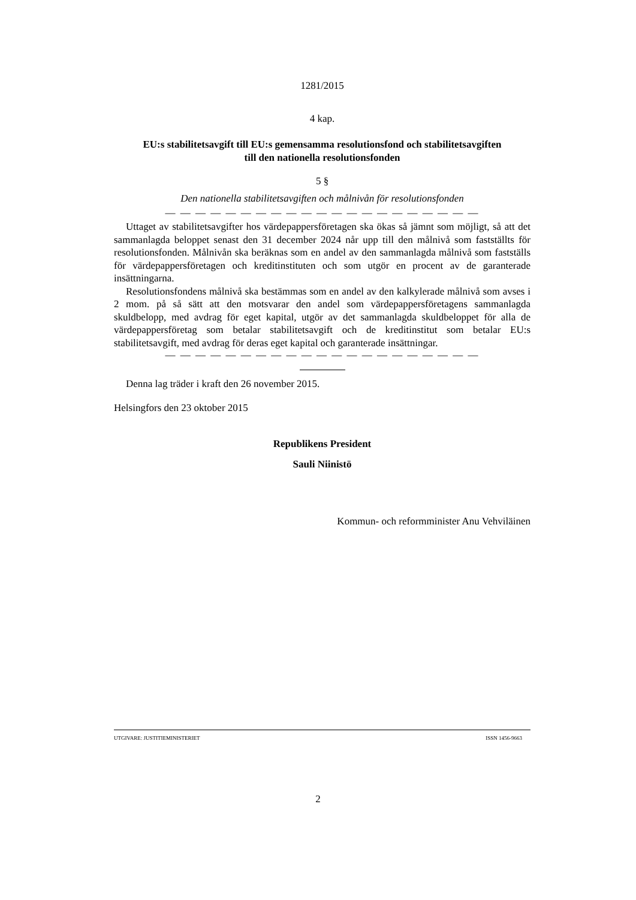1281/2015
4 kap.
EU:s stabilitetsavgift till EU:s gemensamma resolutionsfond och stabilitetsavgiften
till den nationella resolutionsfonden
5 §
Den nationella stabilitetsavgiften och målnivån för resolutionsfonden
— — — — — — — — — — — — — — — — — — — — —
Uttaget av stabilitetsavgifter hos värdepappersföretagen ska ökas så jämnt som möjligt, så att det sammanlagda beloppet senast den 31 december 2024 når upp till den målnivå som fastställts för resolutionsfonden. Målnivån ska beräknas som en andel av den sammanlagda målnivå som fastställs för värdepappersföretagen och kreditinstituten och som utgör en procent av de garanterade insättningarna.
Resolutionsfondens målnivå ska bestämmas som en andel av den kalkylerade målnivå som avses i 2 mom. på så sätt att den motsvarar den andel som värdepappersföretagens sammanlagda skuldbelopp, med avdrag för eget kapital, utgör av det sammanlagda skuldbeloppet för alla de värdepappersföretag som betalar stabilitetsavgift och de kreditinstitut som betalar EU:s stabilitetsavgift, med avdrag för deras eget kapital och garanterade insättningar.
— — — — — — — — — — — — — — — — — — — — —
Denna lag träder i kraft den 26 november 2015.
Helsingfors den 23 oktober 2015
Republikens President
Sauli Niinistö
Kommun- och reformminister Anu Vehviläinen
UTGIVARE: JUSTITIEMINISTERIET ISSN 1456-9663
2